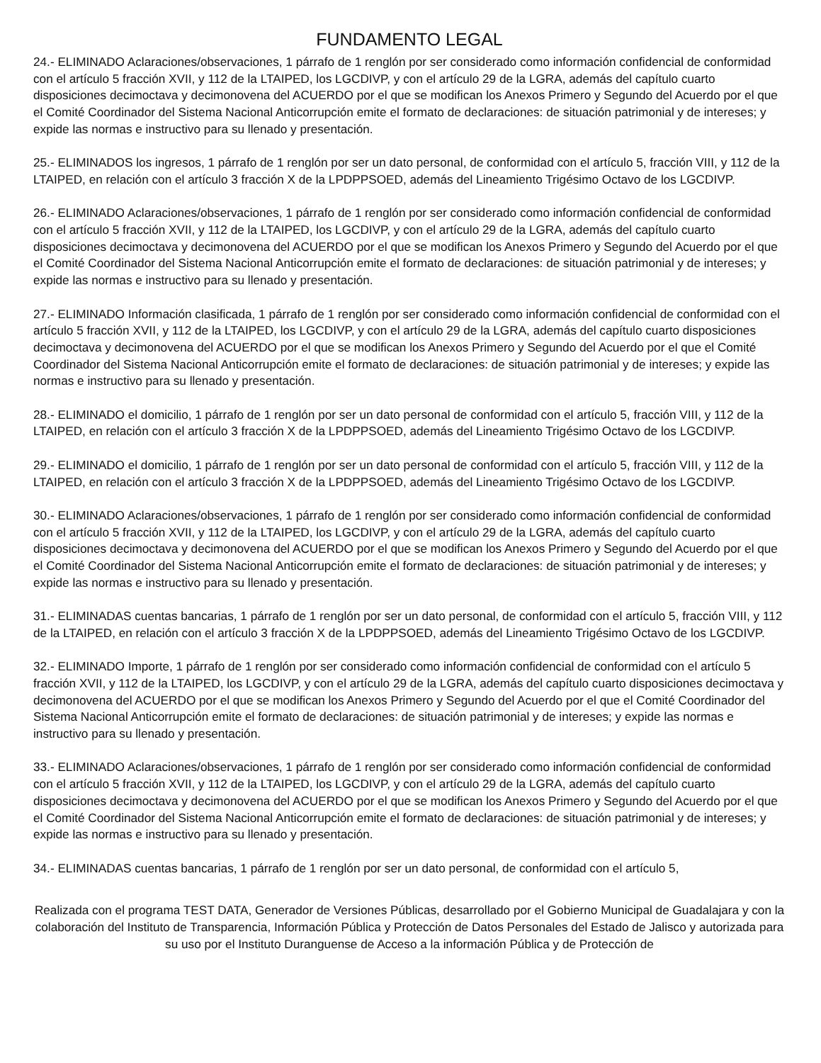FUNDAMENTO LEGAL
24.- ELIMINADO Aclaraciones/observaciones, 1 párrafo de 1 renglón por ser considerado como información confidencial de conformidad con el artículo 5 fracción XVII, y 112 de la LTAIPED, los LGCDIVP, y con el artículo 29 de la LGRA, además del capítulo cuarto disposiciones decimoctava y decimonovena del ACUERDO por el que se modifican los Anexos Primero y Segundo del Acuerdo por el que el Comité Coordinador del Sistema Nacional Anticorrupción emite el formato de declaraciones: de situación patrimonial y de intereses; y expide las normas e instructivo para su llenado y presentación.
25.- ELIMINADOS los ingresos, 1 párrafo de 1 renglón por ser un dato personal, de conformidad con el artículo 5, fracción VIII, y 112 de la LTAIPED, en relación con el artículo 3 fracción X de la LPDPPSOED, además del Lineamiento Trigésimo Octavo de los LGCDIVP.
26.- ELIMINADO Aclaraciones/observaciones, 1 párrafo de 1 renglón por ser considerado como información confidencial de conformidad con el artículo 5 fracción XVII, y 112 de la LTAIPED, los LGCDIVP, y con el artículo 29 de la LGRA, además del capítulo cuarto disposiciones decimoctava y decimonovena del ACUERDO por el que se modifican los Anexos Primero y Segundo del Acuerdo por el que el Comité Coordinador del Sistema Nacional Anticorrupción emite el formato de declaraciones: de situación patrimonial y de intereses; y expide las normas e instructivo para su llenado y presentación.
27.- ELIMINADO Información clasificada, 1 párrafo de 1 renglón por ser considerado como información confidencial de conformidad con el artículo 5 fracción XVII, y 112 de la LTAIPED, los LGCDIVP, y con el artículo 29 de la LGRA, además del capítulo cuarto disposiciones decimoctava y decimonovena del ACUERDO por el que se modifican los Anexos Primero y Segundo del Acuerdo por el que el Comité Coordinador del Sistema Nacional Anticorrupción emite el formato de declaraciones: de situación patrimonial y de intereses; y expide las normas e instructivo para su llenado y presentación.
28.- ELIMINADO el domicilio, 1 párrafo de 1 renglón por ser un dato personal de conformidad con el artículo 5, fracción VIII, y 112 de la LTAIPED, en relación con el artículo 3 fracción X de la LPDPPSOED, además del Lineamiento Trigésimo Octavo de los LGCDIVP.
29.- ELIMINADO el domicilio, 1 párrafo de 1 renglón por ser un dato personal de conformidad con el artículo 5, fracción VIII, y 112 de la LTAIPED, en relación con el artículo 3 fracción X de la LPDPPSOED, además del Lineamiento Trigésimo Octavo de los LGCDIVP.
30.- ELIMINADO Aclaraciones/observaciones, 1 párrafo de 1 renglón por ser considerado como información confidencial de conformidad con el artículo 5 fracción XVII, y 112 de la LTAIPED, los LGCDIVP, y con el artículo 29 de la LGRA, además del capítulo cuarto disposiciones decimoctava y decimonovena del ACUERDO por el que se modifican los Anexos Primero y Segundo del Acuerdo por el que el Comité Coordinador del Sistema Nacional Anticorrupción emite el formato de declaraciones: de situación patrimonial y de intereses; y expide las normas e instructivo para su llenado y presentación.
31.- ELIMINADAS cuentas bancarias, 1 párrafo de 1 renglón por ser un dato personal, de conformidad con el artículo 5, fracción VIII, y 112 de la LTAIPED, en relación con el artículo 3 fracción X de la LPDPPSOED, además del Lineamiento Trigésimo Octavo de los LGCDIVP.
32.- ELIMINADO Importe, 1 párrafo de 1 renglón por ser considerado como información confidencial de conformidad con el artículo 5 fracción XVII, y 112 de la LTAIPED, los LGCDIVP, y con el artículo 29 de la LGRA, además del capítulo cuarto disposiciones decimoctava y decimonovena del ACUERDO por el que se modifican los Anexos Primero y Segundo del Acuerdo por el que el Comité Coordinador del Sistema Nacional Anticorrupción emite el formato de declaraciones: de situación patrimonial y de intereses; y expide las normas e instructivo para su llenado y presentación.
33.- ELIMINADO Aclaraciones/observaciones, 1 párrafo de 1 renglón por ser considerado como información confidencial de conformidad con el artículo 5 fracción XVII, y 112 de la LTAIPED, los LGCDIVP, y con el artículo 29 de la LGRA, además del capítulo cuarto disposiciones decimoctava y decimonovena del ACUERDO por el que se modifican los Anexos Primero y Segundo del Acuerdo por el que el Comité Coordinador del Sistema Nacional Anticorrupción emite el formato de declaraciones: de situación patrimonial y de intereses; y expide las normas e instructivo para su llenado y presentación.
34.- ELIMINADAS cuentas bancarias, 1 párrafo de 1 renglón por ser un dato personal, de conformidad con el artículo 5,
Realizada con el programa TEST DATA, Generador de Versiones Públicas, desarrollado por el Gobierno Municipal de Guadalajara y con la colaboración del Instituto de Transparencia, Información Pública y Protección de Datos Personales del Estado de Jalisco y autorizada para su uso por el Instituto Duranguense de Acceso a la información Pública y de Protección de